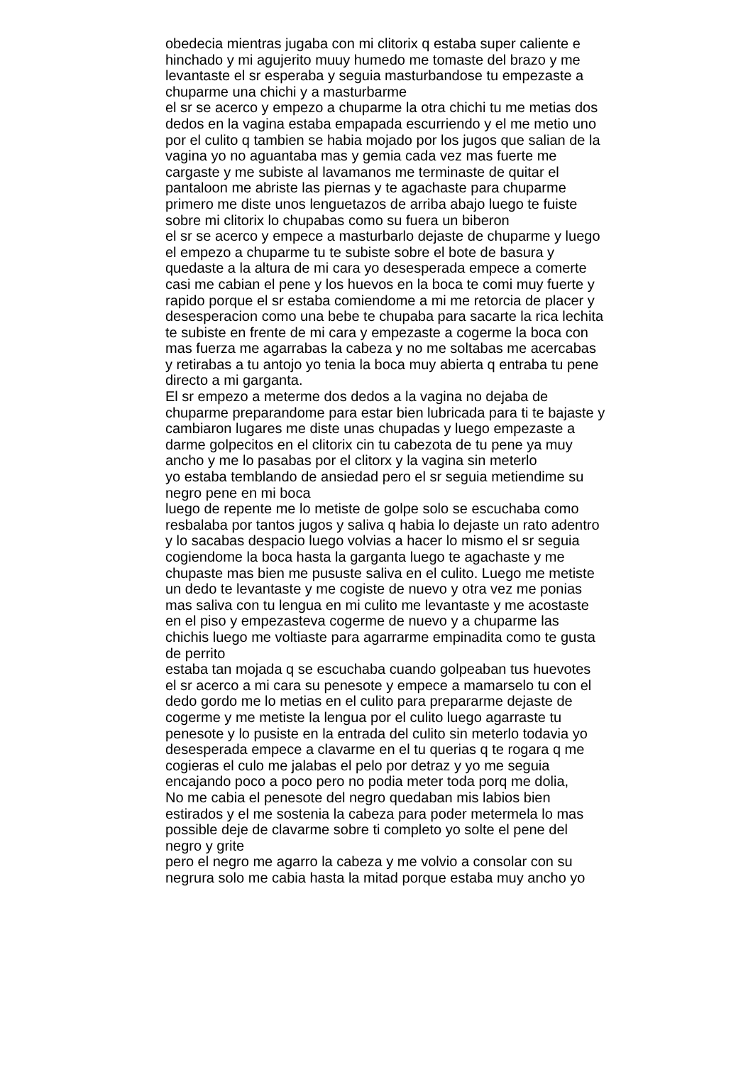obedecia mientras jugaba con mi clitorix q estaba super caliente e
hinchado y mi agujerito muuy humedo me tomaste del brazo y me
levantaste el sr esperaba y seguia masturbandose tu empezaste a
chuparme una chichi y a masturbarme
el sr se acerco y empezo a chuparme la otra chichi tu me metias dos
dedos en la vagina estaba empapada escurriendo y el me metio uno
por el culito q tambien se habia mojado por los jugos que salian de la
vagina yo no aguantaba mas y gemia cada vez mas fuerte me
cargaste y me subiste al lavamanos me terminaste de quitar el
pantaloon me abriste las piernas y te agachaste para chuparme
primero me diste unos lenguetazos de arriba abajo luego te fuiste
sobre mi clitorix lo chupabas como su fuera un biberon
el sr se acerco y empece a masturbarlo dejaste de chuparme y luego
el empezo a chuparme tu te subiste sobre el bote de basura y
quedaste a la altura de mi cara yo desesperada empece a comerte
casi me cabian el pene y los huevos en la boca te comi muy fuerte y
rapido porque el sr estaba comiendome a mi me retorcia de placer y
desesperacion como una bebe te chupaba para sacarte la rica lechita
te subiste en frente de mi cara y empezaste a cogerme la boca con
mas fuerza me agarrabas la cabeza y no me soltabas me acercabas
y retirabas a tu antojo yo tenia la boca muy abierta q entraba tu pene
directo a mi garganta.
El sr empezo a meterme dos dedos a la vagina no dejaba de
chuparme preparandome para estar bien lubricada para ti te bajaste y
cambiaron lugares me diste unas chupadas y luego empezaste a
darme golpecitos en el clitorix cin tu cabezota de tu pene ya muy
ancho y me lo pasabas por el clitorx y la vagina sin meterlo
yo estaba temblando de ansiedad pero el sr seguia metiendime su
negro pene en mi boca
luego de repente me lo metiste de golpe solo se escuchaba como
resbalaba por tantos jugos y saliva q habia lo dejaste un rato adentro
y lo sacabas despacio luego volvias a hacer lo mismo el sr seguia
cogiendome la boca hasta la garganta luego te agachaste y me
chupaste mas bien me pususte saliva en el culito. Luego me metiste
un dedo te levantaste y me cogiste de nuevo y otra vez me ponias
mas saliva con tu lengua en mi culito me levantaste y me acostaste
en el piso y empezasteva cogerme de nuevo y a chuparme las
chichis luego me voltiaste para agarrarme empinadita como te gusta
de perrito
estaba tan mojada q se escuchaba cuando golpeaban tus huevotes
el sr acerco a mi cara su penesote y empece a mamarselo tu con el
dedo gordo me lo metias en el culito para prepararme dejaste de
cogerme y me metiste la lengua por el culito luego agarraste tu
penesote y lo pusiste en la entrada del culito sin meterlo todavia yo
desesperada empece a clavarme en el tu querias q te rogara q me
cogieras el culo me jalabas el pelo por detraz y yo me seguia
encajando poco a poco pero no podia meter toda porq me dolia,
No me cabia el penesote del negro quedaban mis labios bien
estirados y el me sostenia la cabeza para poder metermela lo mas
possible deje de clavarme sobre ti completo yo solte el pene del
negro y grite
pero el negro me agarro la cabeza y me volvio a consolar con su
negrura solo me cabia hasta la mitad porque estaba muy ancho yo